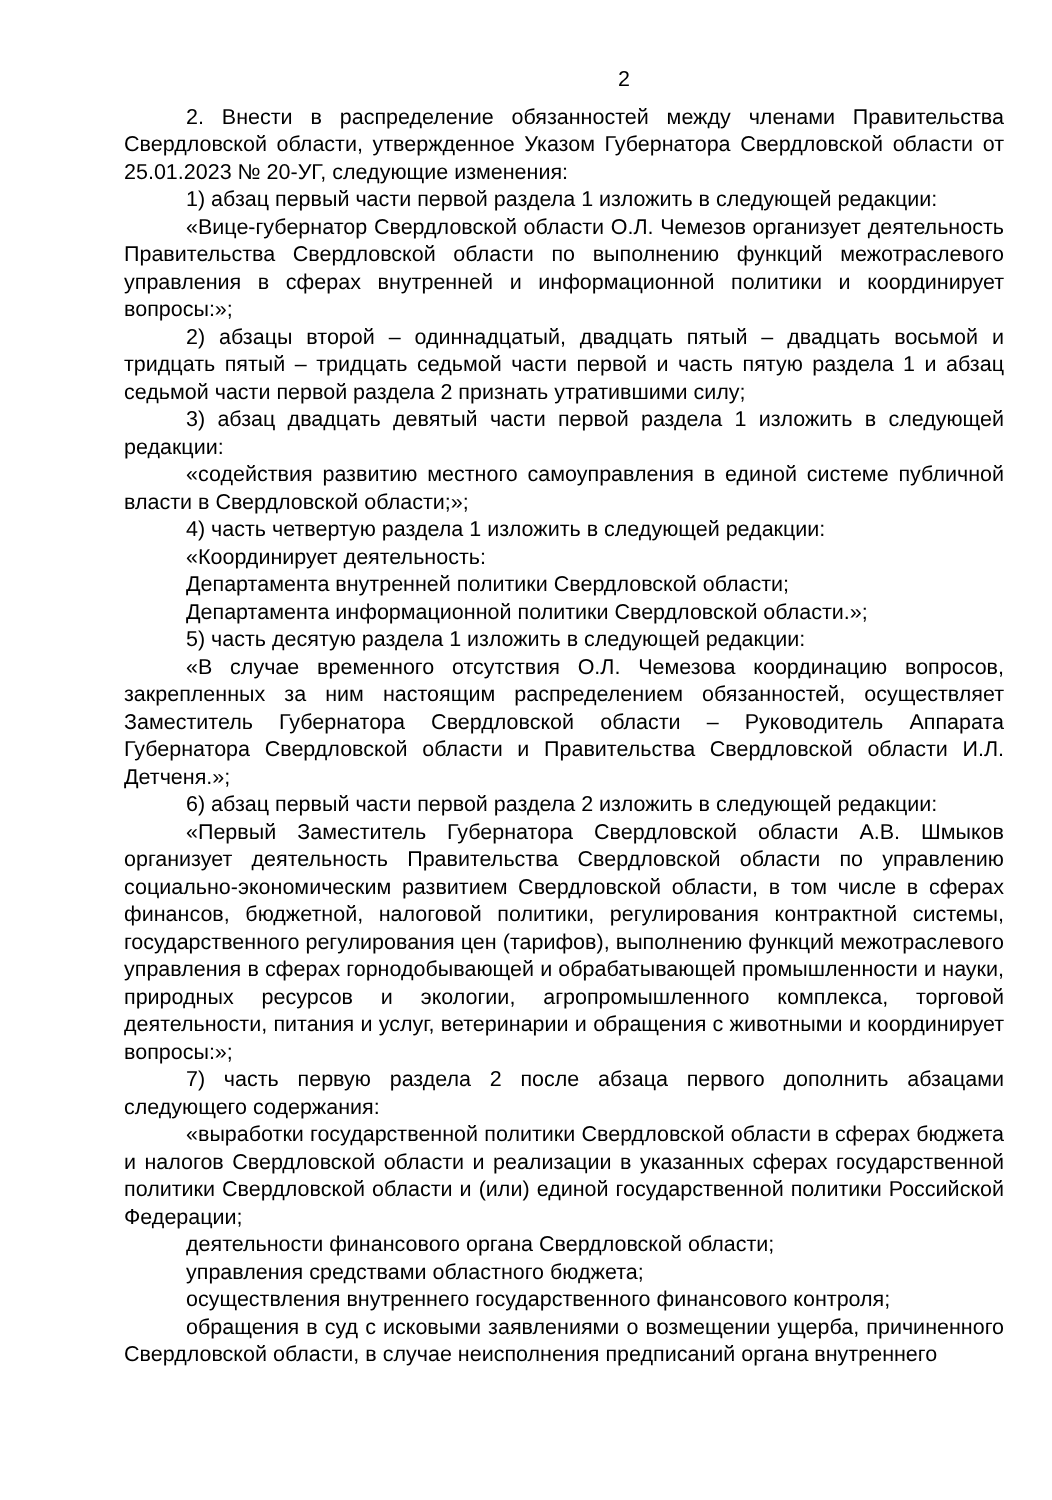2
2. Внести в распределение обязанностей между членами Правительства Свердловской области, утвержденное Указом Губернатора Свердловской области от 25.01.2023 № 20-УГ, следующие изменения:
1) абзац первый части первой раздела 1 изложить в следующей редакции:
«Вице-губернатор Свердловской области О.Л. Чемезов организует деятельность Правительства Свердловской области по выполнению функций межотраслевого управления в сферах внутренней и информационной политики и координирует вопросы:»;
2) абзацы второй – одиннадцатый, двадцать пятый – двадцать восьмой и тридцать пятый – тридцать седьмой части первой и часть пятую раздела 1 и абзац седьмой части первой раздела 2 признать утратившими силу;
3) абзац двадцать девятый части первой раздела 1 изложить в следующей редакции:
«содействия развитию местного самоуправления в единой системе публичной власти в Свердловской области;»;
4) часть четвертую раздела 1 изложить в следующей редакции:
«Координирует деятельность:
Департамента внутренней политики Свердловской области;
Департамента информационной политики Свердловской области.»;
5) часть десятую раздела 1 изложить в следующей редакции:
«В случае временного отсутствия О.Л. Чемезова координацию вопросов, закрепленных за ним настоящим распределением обязанностей, осуществляет Заместитель Губернатора Свердловской области – Руководитель Аппарата Губернатора Свердловской области и Правительства Свердловской области И.Л. Детченя.»;
6) абзац первый части первой раздела 2 изложить в следующей редакции:
«Первый Заместитель Губернатора Свердловской области А.В. Шмыков организует деятельность Правительства Свердловской области по управлению социально-экономическим развитием Свердловской области, в том числе в сферах финансов, бюджетной, налоговой политики, регулирования контрактной системы, государственного регулирования цен (тарифов), выполнению функций межотраслевого управления в сферах горнодобывающей и обрабатывающей промышленности и науки, природных ресурсов и экологии, агропромышленного комплекса, торговой деятельности, питания и услуг, ветеринарии и обращения с животными и координирует вопросы:»;
7) часть первую раздела 2 после абзаца первого дополнить абзацами следующего содержания:
«выработки государственной политики Свердловской области в сферах бюджета и налогов Свердловской области и реализации в указанных сферах государственной политики Свердловской области и (или) единой государственной политики Российской Федерации;
деятельности финансового органа Свердловской области;
управления средствами областного бюджета;
осуществления внутреннего государственного финансового контроля;
обращения в суд с исковыми заявлениями о возмещении ущерба, причиненного Свердловской области, в случае неисполнения предписаний органа внутреннего